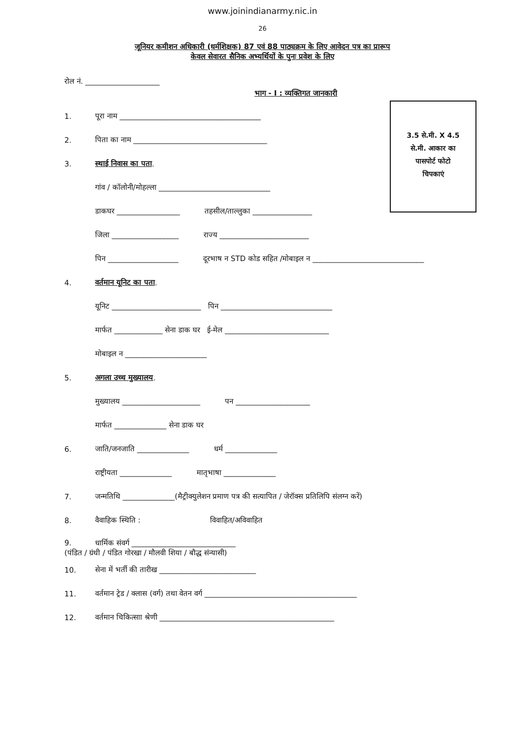www.joinindianarmy.nic.in
26
जूनियर कमीशन अधिकारी (धर्मशिक्षक) 87 एवं 88 पाठ्यक्रम के लिए आवेदन पत्र का प्रारूप
केवल सेवारत सैनिक अभ्यर्थियों के पुनः प्रवेश के लिए
रोल नं. ____________________
भाग - I : व्यक्तिगत जानकारी
3.5 से.मी. X 4.5
से.मी. आकार का
पासपोर्ट फोटो
चिपकाएं
1. पूरा नाम ______________________________________
2. पिता का नाम ____________________________________
3. स्थाई निवास का पता.
गांव / कॉलोनी/मोहल्ला ______________________________
डाकघर _________________ तहसील/ताल्लुका ________________
जिला __________________ राज्य ________________________
पिन ___________________ दूरभाष न STD कोड सहित /मोबाइल न ______________________________
4. वर्तमान यूनिट का पता.
यूनिट ________________________ पिन ______________________________
मार्फत _____________ सेना डाक घर ई-मेल ____________________________
मोबाइल न ______________________
5. अगला उच्च मुख्यालय.
मुख्यालय _____________________ पन ____________________
मार्फत ______________ सेना डाक घर
6. जाति/जनजाति ______________ धर्म ______________
राष्ट्रीयता ______________ मातृभाषा ______________
7. जन्मतिथि ______________(मैट्रीक्युलेशन प्रमाण पत्र की सत्यापित / जेरॉक्स प्रतिलिपि संलग्न करें)
8. वैवाहिक स्थिति : विवाहित/अविवाहित
9. धार्मिक संवर्ग ____________________________
(पंडित / ग्रंथी / पंडित गोरखा / मौलवी शिया / बौद्ध संन्यासी)
10. सेना में भर्ती की तारीख __________________________
11. वर्तमान ट्रेड / क्लास (वर्ग) तथा वेतन वर्ग _________________________________________
12. वर्तमान चिकित्साा श्रेणी _______________________________________________